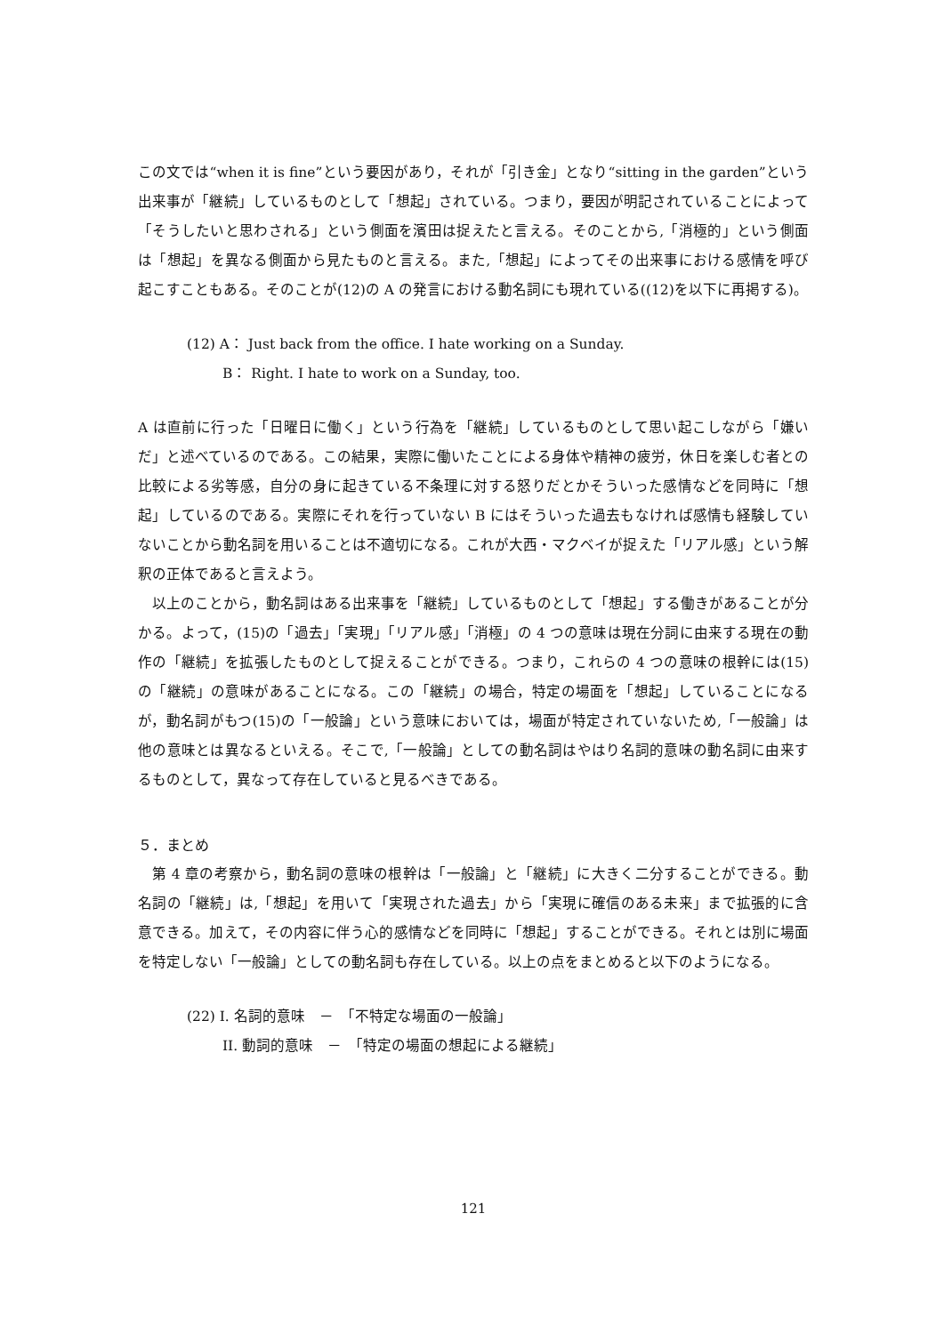この文では“when it is fine”という要因があり，それが「引き金」となり“sitting in the garden”という出来事が「継続」しているものとして「想起」されている。つまり，要因が明記されていることによって「そうしたいと思わされる」という側面を濱田は捉えたと言える。そのことから,「消極的」という側面は「想起」を異なる側面から見たものと言える。また,「想起」によってその出来事における感情を呼び起こすこともある。そのことが(12)の A の発言における動名詞にも現れている((12)を以下に再掲する)。
(12) A： Just back from the office. I hate working on a Sunday.
B： Right. I hate to work on a Sunday, too.
A は直前に行った「日曜日に働く」という行為を「継続」しているものとして思い起こしながら「嫌いだ」と述べているのである。この結果，実際に働いたことによる身体や精神の疲労，休日を楽しむ者との比較による劣等感，自分の身に起きている不条理に対する怒りだとかそういった感情などを同時に「想起」しているのである。実際にそれを行っていない B にはそういった過去もなければ感情も経験していないことから動名詞を用いることは不適切になる。これが大西・マクベイが捉えた「リアル感」という解釈の正体であると言えよう。
　以上のことから，動名詞はある出来事を「継続」しているものとして「想起」する働きがあることが分かる。よって，(15)の「過去」「実現」「リアル感」「消極」の 4 つの意味は現在分詞に由来する現在の動作の「継続」を拡張したものとして捉えることができる。つまり，これらの 4 つの意味の根幹には(15)の「継続」の意味があることになる。この「継続」の場合，特定の場面を「想起」していることになるが，動名詞がもつ(15)の「一般論」という意味においては，場面が特定されていないため,「一般論」は他の意味とは異なるといえる。そこで,「一般論」としての動名詞はやはり名詞的意味の動名詞に由来するものとして，異なって存在していると見るべきである。
５．まとめ
　第 4 章の考察から，動名詞の意味の根幹は「一般論」と「継続」に大きく二分することができる。動名詞の「継続」は,「想起」を用いて「実現された過去」から「実現に確信のある未来」まで拡張的に含意できる。加えて，その内容に伴う心的感情などを同時に「想起」することができる。それとは別に場面を特定しない「一般論」としての動名詞も存在している。以上の点をまとめると以下のようになる。
(22) I. 名詞的意味　－　「不特定な場面の一般論」
II. 動詞的意味　－　「特定の場面の想起による継続」
121